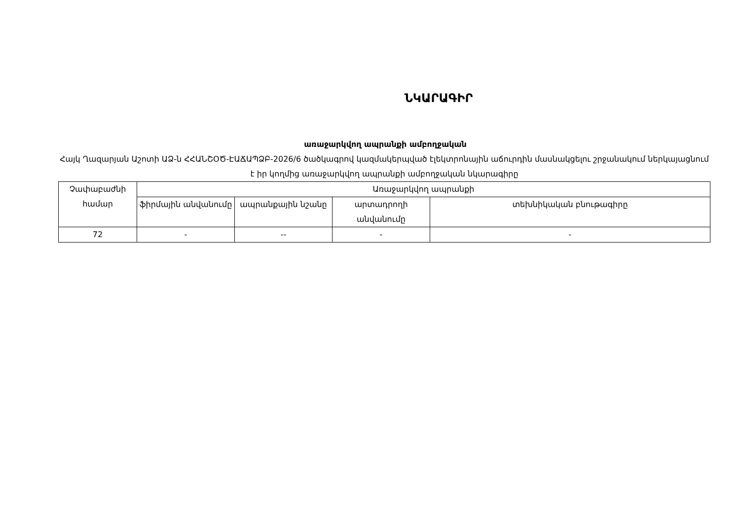ՆԿԱՐԱԳԻՐ
առաջարկվող ապրանքի ամբողջական
Հայկ Ղազարյան Աշոտի ԱՁ-ն ՀՀԱՆՇՕԾ-ԷԱՃԱՊՁԲ-2026/6 ծածկագրով կազմակերպված էլեկտրոնային աճուրդին մասնակցելու շրջանակում ներկայացնում է իր կողմից առաջարկվող ապրանքի ամբողջական նկարագիրը
| Չափաբաժնի համար | Առաջարկվող ապրանքի | | | |
| --- | --- | --- | --- | --- |
| | ֆիրմային անվանումը | ապրանքային նշանը | արտադրողի անվանումը | տեխնիկական բնութագիրը |
| 72 | - | -- | - | - |